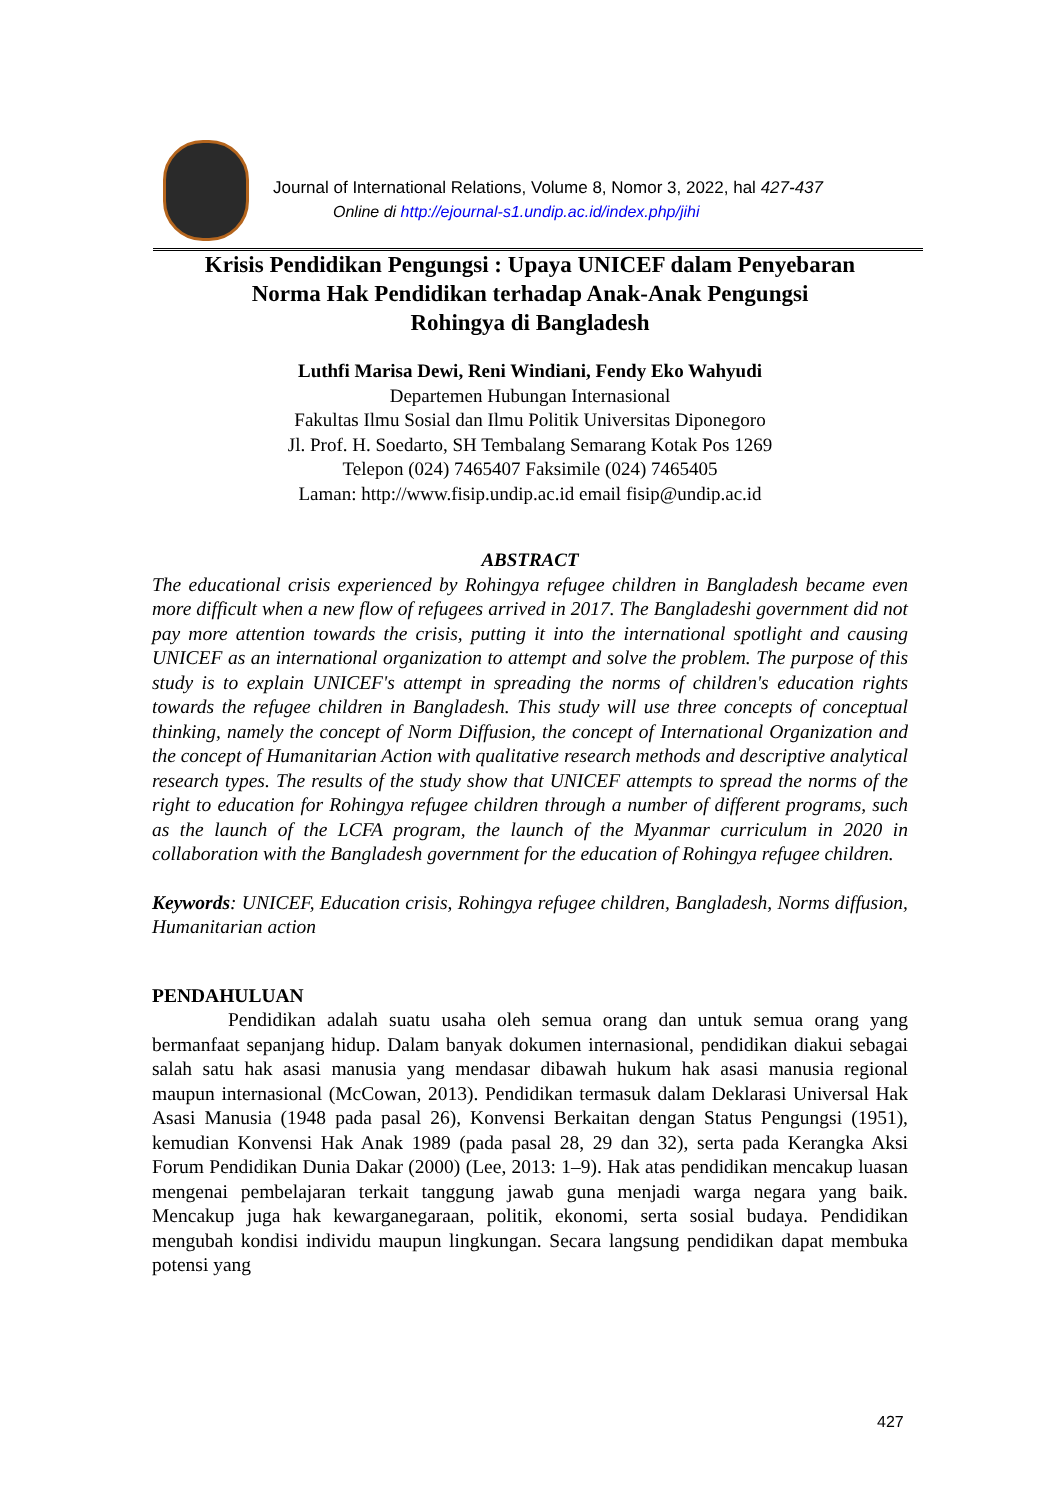Journal of International Relations, Volume 8, Nomor 3, 2022, hal 427-437
Online di http://ejournal-s1.undip.ac.id/index.php/jihi
Krisis Pendidikan Pengungsi : Upaya UNICEF dalam Penyebaran
Norma Hak Pendidikan terhadap Anak-Anak Pengungsi
Rohingya di Bangladesh
Luthfi Marisa Dewi, Reni Windiani, Fendy Eko Wahyudi
Departemen Hubungan Internasional
Fakultas Ilmu Sosial dan Ilmu Politik Universitas Diponegoro
Jl. Prof. H. Soedarto, SH Tembalang Semarang Kotak Pos 1269
Telepon (024) 7465407 Faksimile (024) 7465405
Laman: http://www.fisip.undip.ac.id email fisip@undip.ac.id
ABSTRACT
The educational crisis experienced by Rohingya refugee children in Bangladesh became even more difficult when a new flow of refugees arrived in 2017. The Bangladeshi government did not pay more attention towards the crisis, putting it into the international spotlight and causing UNICEF as an international organization to attempt and solve the problem. The purpose of this study is to explain UNICEF's attempt in spreading the norms of children's education rights towards the refugee children in Bangladesh. This study will use three concepts of conceptual thinking, namely the concept of Norm Diffusion, the concept of International Organization and the concept of Humanitarian Action with qualitative research methods and descriptive analytical research types. The results of the study show that UNICEF attempts to spread the norms of the right to education for Rohingya refugee children through a number of different programs, such as the launch of the LCFA program, the launch of the Myanmar curriculum in 2020 in collaboration with the Bangladesh government for the education of Rohingya refugee children.
Keywords: UNICEF, Education crisis, Rohingya refugee children, Bangladesh, Norms diffusion, Humanitarian action
PENDAHULUAN
Pendidikan adalah suatu usaha oleh semua orang dan untuk semua orang yang bermanfaat sepanjang hidup. Dalam banyak dokumen internasional, pendidikan diakui sebagai salah satu hak asasi manusia yang mendasar dibawah hukum hak asasi manusia regional maupun internasional (McCowan, 2013). Pendidikan termasuk dalam Deklarasi Universal Hak Asasi Manusia (1948 pada pasal 26), Konvensi Berkaitan dengan Status Pengungsi (1951), kemudian Konvensi Hak Anak 1989 (pada pasal 28, 29 dan 32), serta pada Kerangka Aksi Forum Pendidikan Dunia Dakar (2000) (Lee, 2013: 1–9). Hak atas pendidikan mencakup luasan mengenai pembelajaran terkait tanggung jawab guna menjadi warga negara yang baik. Mencakup juga hak kewarganegaraan, politik, ekonomi, serta sosial budaya. Pendidikan mengubah kondisi individu maupun lingkungan. Secara langsung pendidikan dapat membuka potensi yang
427